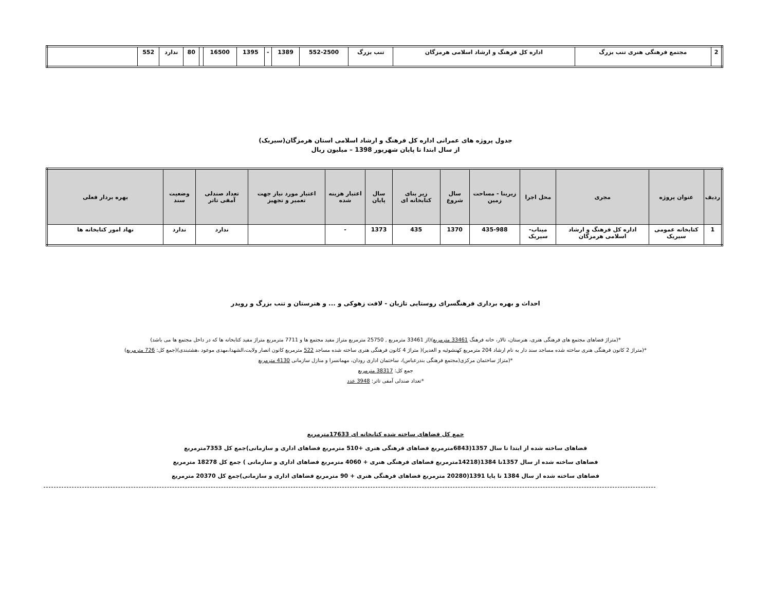| 2 | مجتمع فرهنگی هنری تنب بزرگ | اداره کل فرهنگ و ارشاد اسلامی هرمزگان | تنب بزرگ | 552-2500 | 1389 | - | 1395 | 16500 | | 80 | ندارد | 552 | |
جدول پروژه های عمرانی اداره کل فرهنگ و ارشاد اسلامی استان هرمزگان(سیریک)
از سال ابتدا تا پایان شهریور 1398 – میلیون ریال
| ردیف | عنوان پروژه | مجری | محل اجرا | زیربنا - مساحت زمین | سال شروع | زیر بنای کتابخانه ای | سال پایان | اعتبار هزینه شده | اعتبار مورد نیاز جهت تعمیر و تجهیز | تعداد صندلی آمفی تاتر | وضعیت سند | بهره بردار فعلی |
| --- | --- | --- | --- | --- | --- | --- | --- | --- | --- | --- | --- | --- |
| 1 | کتابخانه عمومی سیریک | اداره کل فرهنگ و ارشاد اسلامی هرمزگان | میناب- سیریک | 435-988 | 1370 | 435 | 1373 | - | | ندارد | ندارد | نهاد امور کتابخانه ها |
احداث و بهره برداری فرهنگسرای روستایی تازیان - لافت زهوکی و ... و هنرستان و تنب بزرگ و رویدر
*(متراژ فضاهای مجتمع های فرهنگی هنری، هنرستان، تالار، خانه فرهنگ 33461 مترمربع)(از 33461 مترمربع , 25750 مترمربع متراژ مفید مجتمع ها و 7711 مترمربع متراژ مفید کتابخانه ها که در داخل مجتمع ها می باشد)
*(متراژ 2 کانون فرهنگی هنری ساخته شده مساجد سند دار به نام ارشاد 204 مترمربع کهنشوئیه و الغدیر)( متراژ 4 کانون فرهنگی هنری ساخته شده مساجد 522 مترمربع کانون انصار ولایت،الشهدا،مهدی موعود ،هشتبندی)(جمع کل: 726 مترمربع)
*(متراژ ساختمان مرکزی(مجتمع فرهنگی بندرعباس)، ساختمان اداری رودان، مهمانسرا و منازل سازمانی 4130 مترمربع
جمع کل: 38317 مترمربع
*تعداد صندلی آمفی تاتر: 3948 عدد
جمع کل فضاهای ساخته شده کتابخانه ای 17633مترمربع
فضاهای ساخته شده از ابتدا تا سال 1357(6843مترمربع فضاهای فرهنگی هنری +510 مترمربع فضاهای اداری و سازمانی)جمع کل 7353مترمربع
فضاهای ساخته شده از سال 1357تا 1384(14218مترمربع فضاهای فرهنگی هنری + 4060 مترمربع فضاهای اداری و سازمانی ) جمع کل 18278 مترمربع
فضاهای ساخته شده از سال 1384 تا پایا 1391(20280 مترمربع فضاهای فرهنگی هنری + 90 مترمربع فضاهای اداری و سازمانی)جمع کل 20370 مترمربع